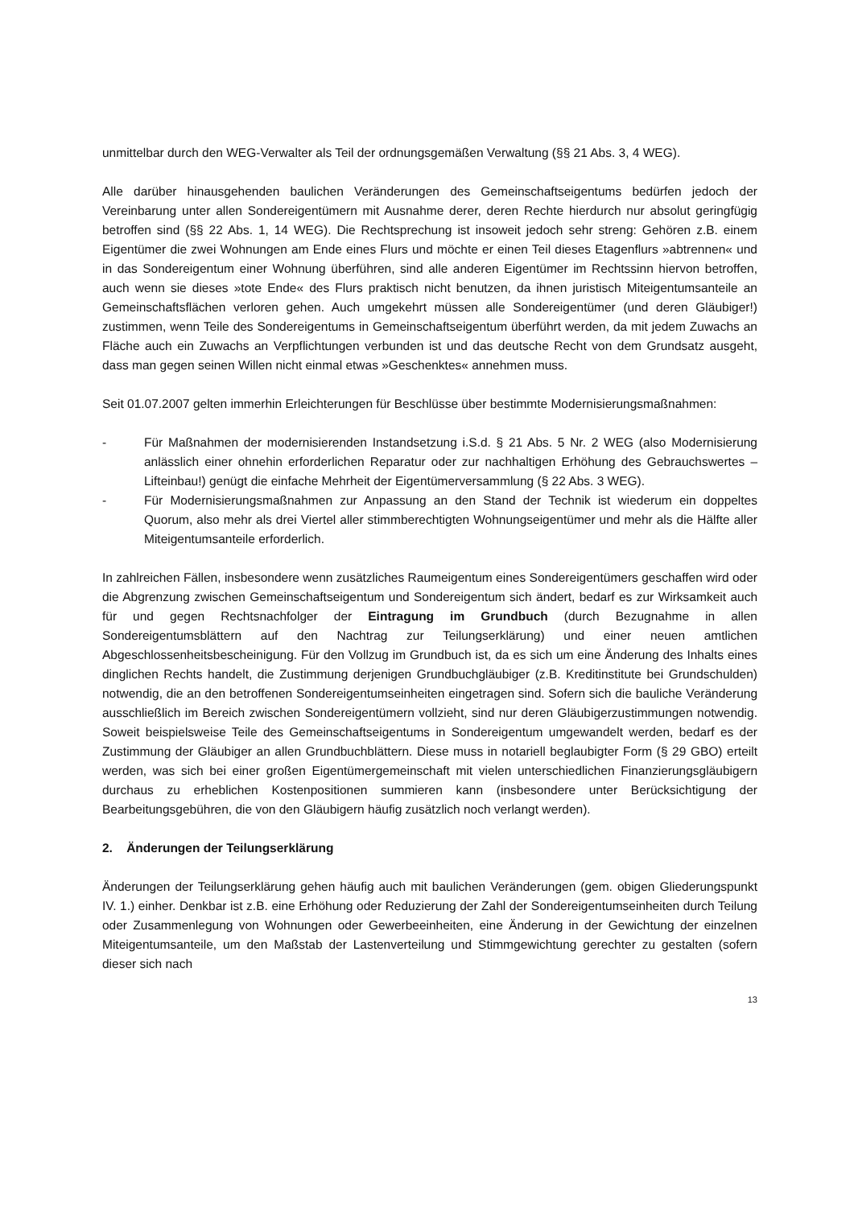unmittelbar durch den WEG-Verwalter als Teil der ordnungsgemäßen Verwaltung (§§ 21 Abs. 3, 4 WEG).
Alle darüber hinausgehenden baulichen Veränderungen des Gemeinschaftseigentums bedürfen jedoch der Vereinbarung unter allen Sondereigentümern mit Ausnahme derer, deren Rechte hierdurch nur absolut geringfügig betroffen sind (§§ 22 Abs. 1, 14 WEG). Die Rechtsprechung ist insoweit jedoch sehr streng: Gehören z.B. einem Eigentümer die zwei Wohnungen am Ende eines Flurs und möchte er einen Teil dieses Etagenflurs »abtrennen« und in das Sondereigentum einer Wohnung überführen, sind alle anderen Eigentümer im Rechtssinn hiervon betroffen, auch wenn sie dieses »tote Ende« des Flurs praktisch nicht benutzen, da ihnen juristisch Miteigentumsanteile an Gemeinschaftsflächen verloren gehen. Auch umgekehrt müssen alle Sondereigentümer (und deren Gläubiger!) zustimmen, wenn Teile des Sondereigentums in Gemeinschaftseigentum überführt werden, da mit jedem Zuwachs an Fläche auch ein Zuwachs an Verpflichtungen verbunden ist und das deutsche Recht von dem Grundsatz ausgeht, dass man gegen seinen Willen nicht einmal etwas »Geschenktes« annehmen muss.
Seit 01.07.2007 gelten immerhin Erleichterungen für Beschlüsse über bestimmte Modernisierungsmaßnahmen:
- Für Maßnahmen der modernisierenden Instandsetzung i.S.d. § 21 Abs. 5 Nr. 2 WEG (also Modernisierung anlässlich einer ohnehin erforderlichen Reparatur oder zur nachhaltigen Erhöhung des Gebrauchswertes – Lifteinbau!) genügt die einfache Mehrheit der Eigentümerversammlung (§ 22 Abs. 3 WEG).
- Für Modernisierungsmaßnahmen zur Anpassung an den Stand der Technik ist wiederum ein doppeltes Quorum, also mehr als drei Viertel aller stimmberechtigten Wohnungseigentümer und mehr als die Hälfte aller Miteigentumsanteile erforderlich.
In zahlreichen Fällen, insbesondere wenn zusätzliches Raumeigentum eines Sondereigentümers geschaffen wird oder die Abgrenzung zwischen Gemeinschaftseigentum und Sondereigentum sich ändert, bedarf es zur Wirksamkeit auch für und gegen Rechtsnachfolger der Eintragung im Grundbuch (durch Bezugnahme in allen Sondereigentumsblättern auf den Nachtrag zur Teilungserklärung) und einer neuen amtlichen Abgeschlossenheitsbescheinigung. Für den Vollzug im Grundbuch ist, da es sich um eine Änderung des Inhalts eines dinglichen Rechts handelt, die Zustimmung derjenigen Grundbuchgläubiger (z.B. Kreditinstitute bei Grundschulden) notwendig, die an den betroffenen Sondereigentumseinheiten eingetragen sind. Sofern sich die bauliche Veränderung ausschließlich im Bereich zwischen Sondereigentümern vollzieht, sind nur deren Gläubigerzustimmungen notwendig. Soweit beispielsweise Teile des Gemeinschaftseigentums in Sondereigentum umgewandelt werden, bedarf es der Zustimmung der Gläubiger an allen Grundbuchblättern. Diese muss in notariell beglaubigter Form (§ 29 GBO) erteilt werden, was sich bei einer großen Eigentümergemeinschaft mit vielen unterschiedlichen Finanzierungsgläubigern durchaus zu erheblichen Kostenpositionen summieren kann (insbesondere unter Berücksichtigung der Bearbeitungsgebühren, die von den Gläubigern häufig zusätzlich noch verlangt werden).
2. Änderungen der Teilungserklärung
Änderungen der Teilungserklärung gehen häufig auch mit baulichen Veränderungen (gem. obigen Gliederungspunkt IV. 1.) einher. Denkbar ist z.B. eine Erhöhung oder Reduzierung der Zahl der Sondereigentumseinheiten durch Teilung oder Zusammenlegung von Wohnungen oder Gewerbeeinheiten, eine Änderung in der Gewichtung der einzelnen Miteigentumsanteile, um den Maßstab der Lastenverteilung und Stimmgewichtung gerechter zu gestalten (sofern dieser sich nach
13